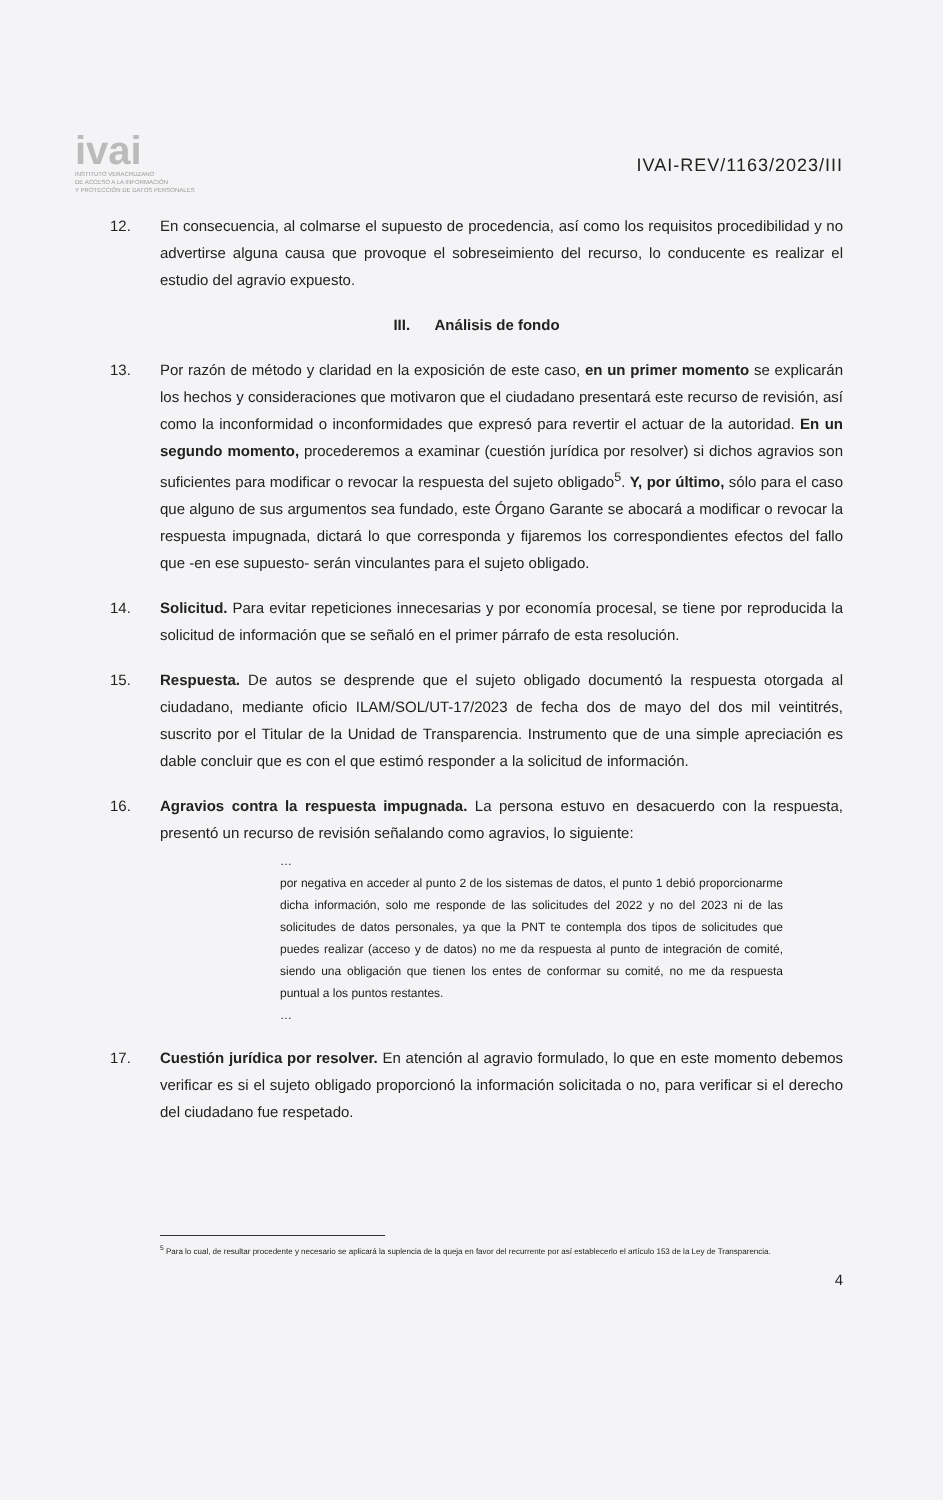ivai
INSTITUTO VERACRUZANO
DE ACCESO A LA INFORMACIÓN
Y PROTECCIÓN DE DATOS PERSONALES
IVAI-REV/1163/2023/III
12. En consecuencia, al colmarse el supuesto de procedencia, así como los requisitos procedibilidad y no advertirse alguna causa que provoque el sobreseimiento del recurso, lo conducente es realizar el estudio del agravio expuesto.
III. Análisis de fondo
13. Por razón de método y claridad en la exposición de este caso, en un primer momento se explicarán los hechos y consideraciones que motivaron que el ciudadano presentará este recurso de revisión, así como la inconformidad o inconformidades que expresó para revertir el actuar de la autoridad. En un segundo momento, procederemos a examinar (cuestión jurídica por resolver) si dichos agravios son suficientes para modificar o revocar la respuesta del sujeto obligado<sup>5</sup>. Y, por último, sólo para el caso que alguno de sus argumentos sea fundado, este Órgano Garante se abocará a modificar o revocar la respuesta impugnada, dictará lo que corresponda y fijaremos los correspondientes efectos del fallo que -en ese supuesto- serán vinculantes para el sujeto obligado.
14. Solicitud. Para evitar repeticiones innecesarias y por economía procesal, se tiene por reproducida la solicitud de información que se señaló en el primer párrafo de esta resolución.
15. Respuesta. De autos se desprende que el sujeto obligado documentó la respuesta otorgada al ciudadano, mediante oficio ILAM/SOL/UT-17/2023 de fecha dos de mayo del dos mil veintitrés, suscrito por el Titular de la Unidad de Transparencia. Instrumento que de una simple apreciación es dable concluir que es con el que estimó responder a la solicitud de información.
16. Agravios contra la respuesta impugnada. La persona estuvo en desacuerdo con la respuesta, presentó un recurso de revisión señalando como agravios, lo siguiente:
…
por negativa en acceder al punto 2 de los sistemas de datos, el punto 1 debió proporcionarme dicha información, solo me responde de las solicitudes del 2022 y no del 2023 ni de las solicitudes de datos personales, ya que la PNT te contempla dos tipos de solicitudes que puedes realizar (acceso y de datos) no me da respuesta al punto de integración de comité, siendo una obligación que tienen los entes de conformar su comité, no me da respuesta puntual a los puntos restantes.
…
17. Cuestión jurídica por resolver. En atención al agravio formulado, lo que en este momento debemos verificar es si el sujeto obligado proporcionó la información solicitada o no, para verificar si el derecho del ciudadano fue respetado.
<sup>5</sup> Para lo cual, de resultar procedente y necesario se aplicará la suplencia de la queja en favor del recurrente por así establecerlo el artículo 153 de la Ley de Transparencia.
4